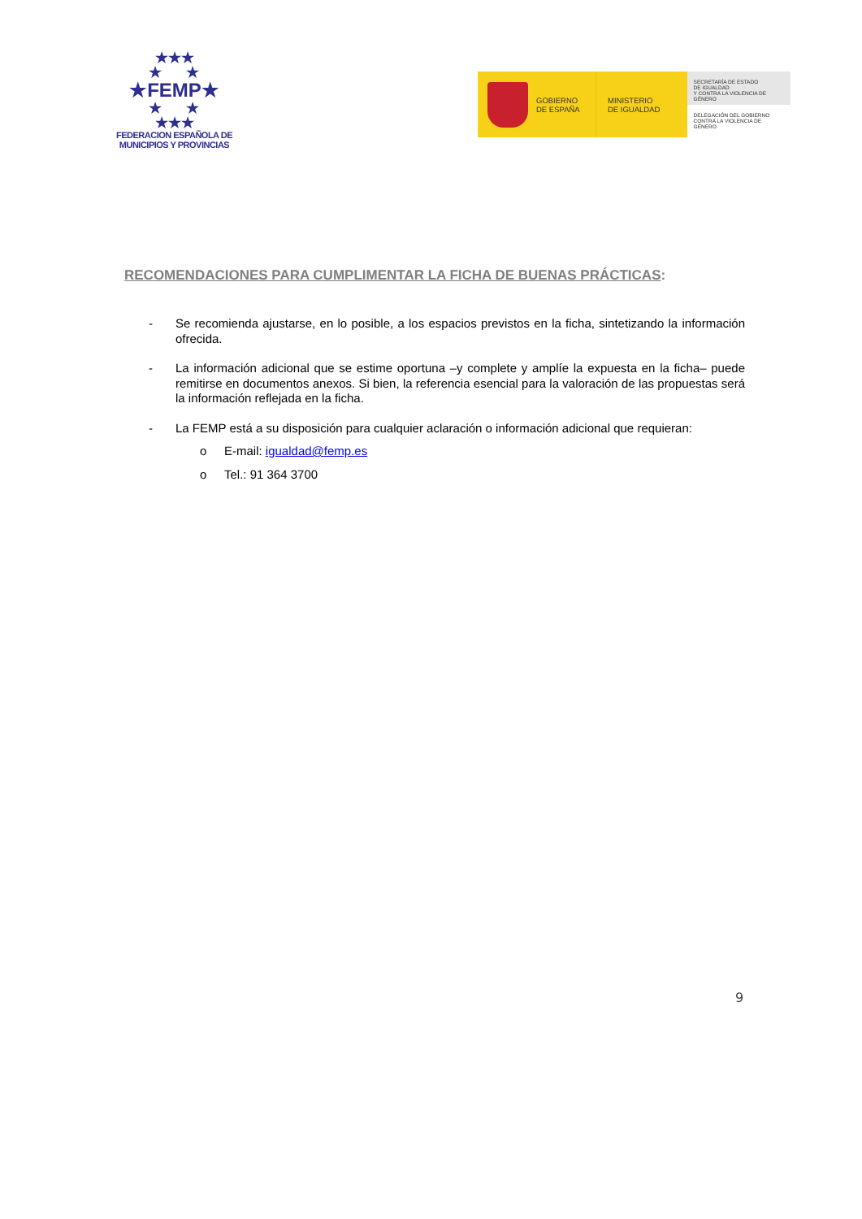★★★
★ ★
★FEMP★
★ ★
★★★
FEDERACION ESPAÑOLA DE
MUNICIPIOS Y PROVINCIAS
GOBIERNO
DE ESPAÑA
MINISTERIO
DE IGUALDAD
SECRETARÍA DE ESTADO
DE IGUALDAD
Y CONTRA LA VIOLENCIA DE GÉNERO
DELEGACIÓN DEL GOBIERNO
CONTRA LA VIOLENCIA DE GÉNERO
RECOMENDACIONES PARA CUMPLIMENTAR LA FICHA DE BUENAS PRÁCTICAS:
- Se recomienda ajustarse, en lo posible, a los espacios previstos en la ficha, sintetizando la información ofrecida.
- La información adicional que se estime oportuna –y complete y amplíe la expuesta en la ficha– puede remitirse en documentos anexos. Si bien, la referencia esencial para la valoración de las propuestas será la información reflejada en la ficha.
- La FEMP está a su disposición para cualquier aclaración o información adicional que requieran:
o E-mail: igualdad@femp.es
o Tel.: 91 364 3700
9